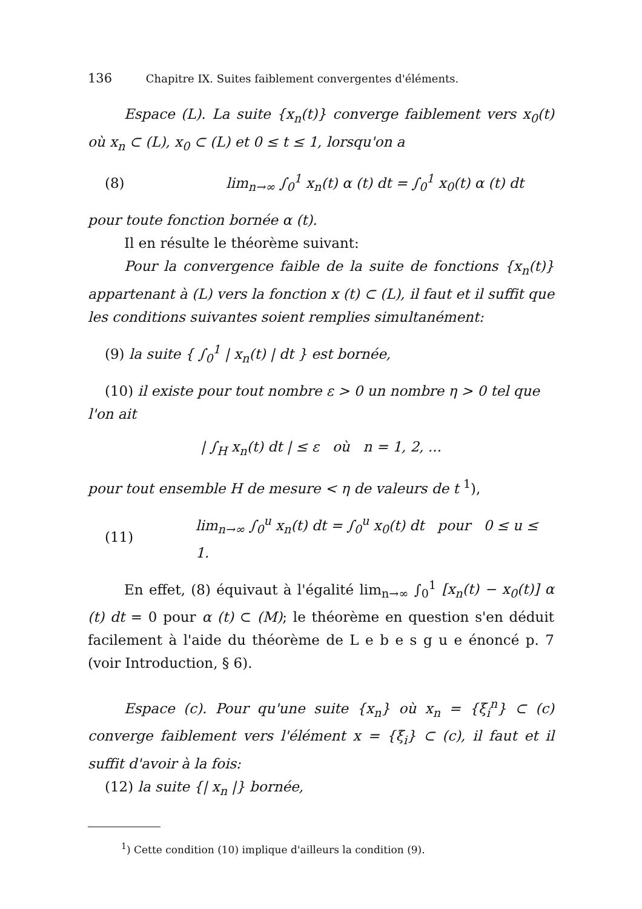136 Chapitre IX. Suites faiblement convergentes d'éléments.
Espace (L). La suite {x<sub>n</sub>(t)} converge faiblement vers x<sub>0</sub>(t) où x<sub>n</sub> ⊂ (L), x<sub>0</sub> ⊂ (L) et 0 ≤ t ≤ 1, lorsqu'on a
(8)
lim<sub>n→∞</sub> ∫<sub>0</sub><sup>1</sup> x<sub>n</sub>(t) α (t) dt = ∫<sub>0</sub><sup>1</sup> x<sub>0</sub>(t) α (t) dt
pour toute fonction bornée α (t).
Il en résulte le théorème suivant:
Pour la convergence faible de la suite de fonctions {x<sub>n</sub>(t)} appartenant à (L) vers la fonction x (t) ⊂ (L), il faut et il suffit que les conditions suivantes soient remplies simultanément:
(9) la suite { ∫<sub>0</sub><sup>1</sup> | x<sub>n</sub>(t) | dt } est bornée,
(10) il existe pour tout nombre ε > 0 un nombre η > 0 tel que
l'on ait
| ∫<sub>H</sub> x<sub>n</sub>(t) dt | ≤ ε où n = 1, 2, ...
pour tout ensemble H de mesure < η de valeurs de t <sup>1</sup>),
(11)
lim<sub>n→∞</sub> ∫<sub>0</sub><sup>u</sup> x<sub>n</sub>(t) dt = ∫<sub>0</sub><sup>u</sup> x<sub>0</sub>(t) dt pour 0 ≤ u ≤ 1.
En effet, (8) équivaut à l'égalité lim<sub>n→∞</sub> ∫<sub>0</sub><sup>1</sup> [x<sub>n</sub>(t) − x<sub>0</sub>(t)] α (t) dt = 0 pour α (t) ⊂ (M); le théorème en question s'en déduit facilement à l'aide du théorème de L e b e s g u e énoncé p. 7 (voir Introduction, § 6).
Espace (c). Pour qu'une suite {x<sub>n</sub>} où x<sub>n</sub> = {ξ<sub>i</sub><sup>n</sup>} ⊂ (c) converge faiblement vers l'élément x = {ξ<sub>i</sub>} ⊂ (c), il faut et il suffit d'avoir à la fois:
(12) la suite {| x<sub>n</sub> |} bornée,
<sup>1</sup>) Cette condition (10) implique d'ailleurs la condition (9).